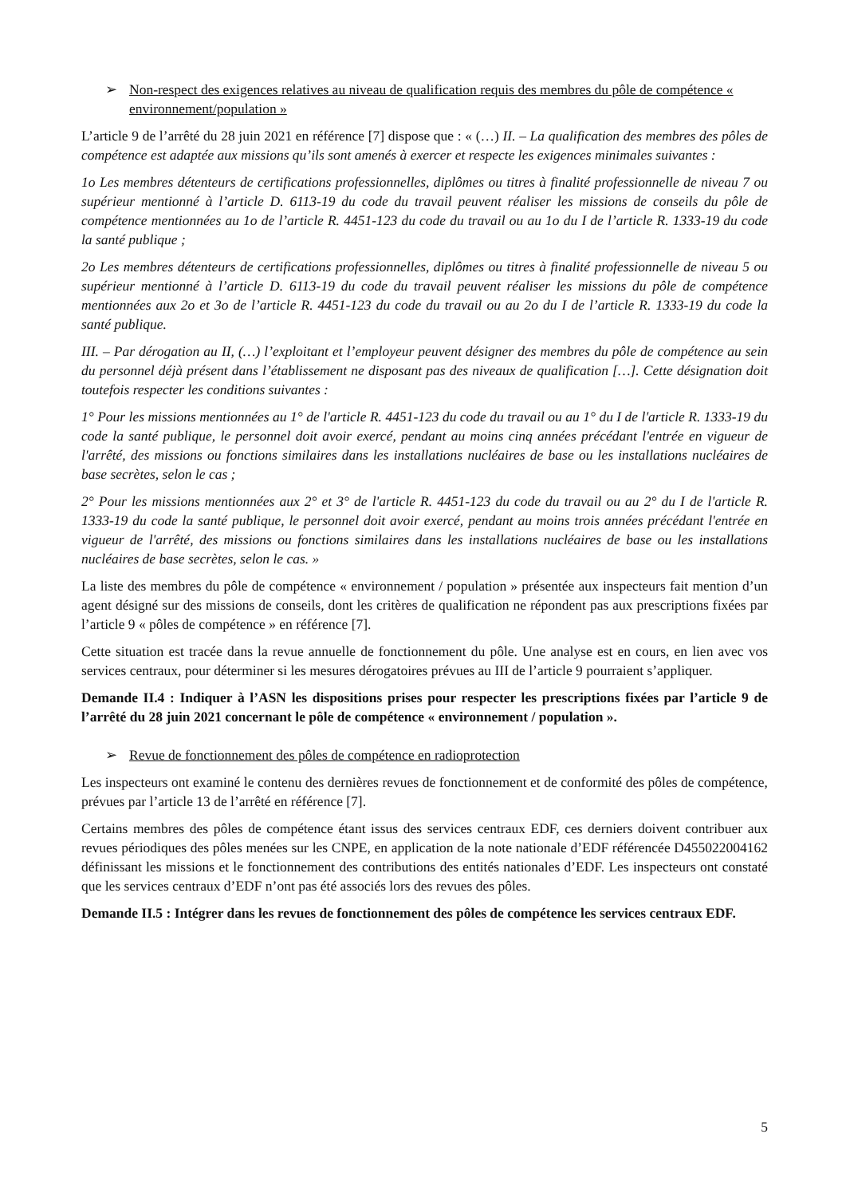➢ Non-respect des exigences relatives au niveau de qualification requis des membres du pôle de compétence « environnement/population »
L’article 9 de l’arrêté du 28 juin 2021 en référence [7] dispose que : « (…) II. – La qualification des membres des pôles de compétence est adaptée aux missions qu’ils sont amenés à exercer et respecte les exigences minimales suivantes :
1o Les membres détenteurs de certifications professionnelles, diplômes ou titres à finalité professionnelle de niveau 7 ou supérieur mentionné à l’article D. 6113-19 du code du travail peuvent réaliser les missions de conseils du pôle de compétence mentionnées au 1o de l’article R. 4451-123 du code du travail ou au 1o du I de l’article R. 1333-19 du code la santé publique ;
2o Les membres détenteurs de certifications professionnelles, diplômes ou titres à finalité professionnelle de niveau 5 ou supérieur mentionné à l’article D. 6113-19 du code du travail peuvent réaliser les missions du pôle de compétence mentionnées aux 2o et 3o de l’article R. 4451-123 du code du travail ou au 2o du I de l’article R. 1333-19 du code la santé publique.
III. – Par dérogation au II, (…) l’exploitant et l’employeur peuvent désigner des membres du pôle de compétence au sein du personnel déjà présent dans l’établissement ne disposant pas des niveaux de qualification […]. Cette désignation doit toutefois respecter les conditions suivantes :
1° Pour les missions mentionnées au 1° de l'article R. 4451-123 du code du travail ou au 1° du I de l'article R. 1333-19 du code la santé publique, le personnel doit avoir exercé, pendant au moins cinq années précédant l'entrée en vigueur de l'arrêté, des missions ou fonctions similaires dans les installations nucléaires de base ou les installations nucléaires de base secrètes, selon le cas ;
2° Pour les missions mentionnées aux 2° et 3° de l'article R. 4451-123 du code du travail ou au 2° du I de l'article R. 1333-19 du code la santé publique, le personnel doit avoir exercé, pendant au moins trois années précédant l'entrée en vigueur de l'arrêté, des missions ou fonctions similaires dans les installations nucléaires de base ou les installations nucléaires de base secrètes, selon le cas. »
La liste des membres du pôle de compétence « environnement / population » présentée aux inspecteurs fait mention d’un agent désigné sur des missions de conseils, dont les critères de qualification ne répondent pas aux prescriptions fixées par l’article 9 « pôles de compétence » en référence [7].
Cette situation est tracée dans la revue annuelle de fonctionnement du pôle. Une analyse est en cours, en lien avec vos services centraux, pour déterminer si les mesures dérogatoires prévues au III de l’article 9 pourraient s’appliquer.
Demande II.4 : Indiquer à l’ASN les dispositions prises pour respecter les prescriptions fixées par l’article 9 de l’arrêté du 28 juin 2021 concernant le pôle de compétence « environnement / population ».
➢ Revue de fonctionnement des pôles de compétence en radioprotection
Les inspecteurs ont examiné le contenu des dernières revues de fonctionnement et de conformité des pôles de compétence, prévues par l’article 13 de l’arrêté en référence [7].
Certains membres des pôles de compétence étant issus des services centraux EDF, ces derniers doivent contribuer aux revues périodiques des pôles menées sur les CNPE, en application de la note nationale d’EDF référencée D455022004162 définissant les missions et le fonctionnement des contributions des entités nationales d’EDF. Les inspecteurs ont constaté que les services centraux d’EDF n’ont pas été associés lors des revues des pôles.
Demande II.5 : Intégrer dans les revues de fonctionnement des pôles de compétence les services centraux EDF.
5